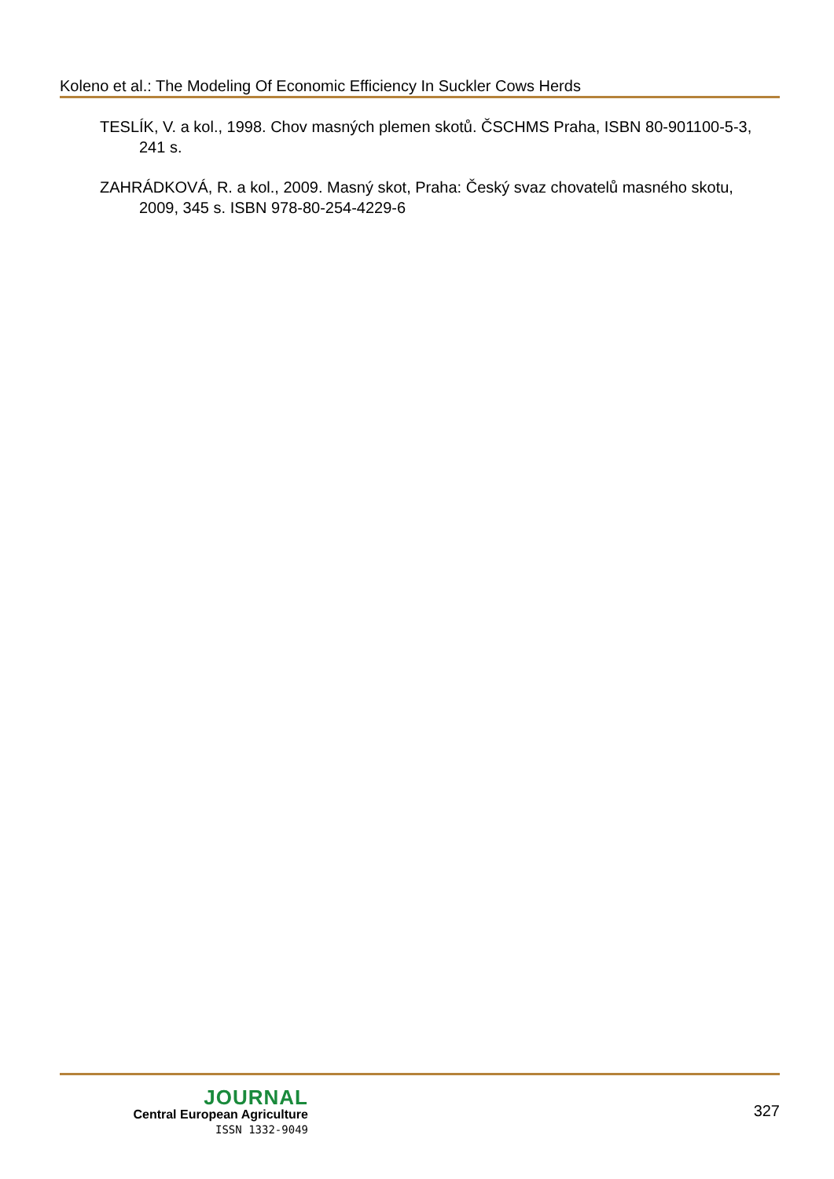Koleno et al.: The Modeling Of Economic Efficiency In Suckler Cows Herds
TESLÍK, V. a kol., 1998. Chov masných plemen skotů. ČSCHMS Praha, ISBN 80-901100-5-3, 241 s.
ZAHRÁDKOVÁ, R. a kol., 2009. Masný skot, Praha: Český svaz chovatelů masného skotu, 2009, 345 s. ISBN 978-80-254-4229-6
JOURNAL
Central European Agriculture
ISSN 1332-9049
327